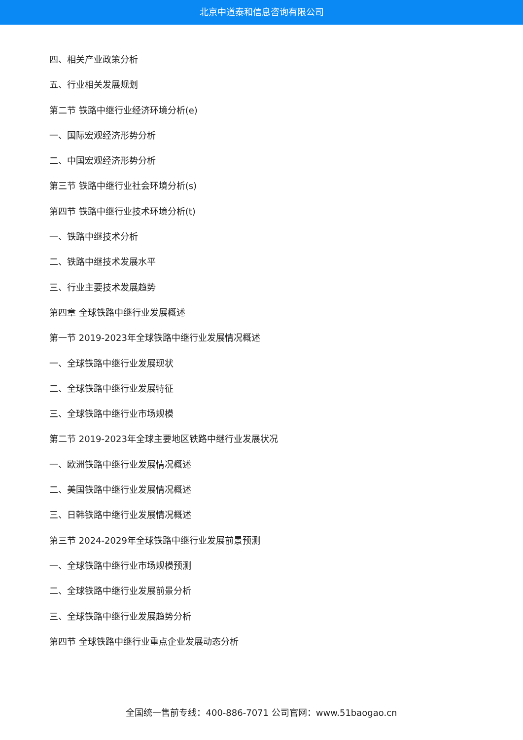北京中道泰和信息咨询有限公司
四、相关产业政策分析
五、行业相关发展规划
第二节 铁路中继行业经济环境分析(e)
一、国际宏观经济形势分析
二、中国宏观经济形势分析
第三节 铁路中继行业社会环境分析(s)
第四节 铁路中继行业技术环境分析(t)
一、铁路中继技术分析
二、铁路中继技术发展水平
三、行业主要技术发展趋势
第四章 全球铁路中继行业发展概述
第一节 2019-2023年全球铁路中继行业发展情况概述
一、全球铁路中继行业发展现状
二、全球铁路中继行业发展特征
三、全球铁路中继行业市场规模
第二节 2019-2023年全球主要地区铁路中继行业发展状况
一、欧洲铁路中继行业发展情况概述
二、美国铁路中继行业发展情况概述
三、日韩铁路中继行业发展情况概述
第三节 2024-2029年全球铁路中继行业发展前景预测
一、全球铁路中继行业市场规模预测
二、全球铁路中继行业发展前景分析
三、全球铁路中继行业发展趋势分析
第四节 全球铁路中继行业重点企业发展动态分析
全国统一售前专线：400-886-7071 公司官网：www.51baogao.cn